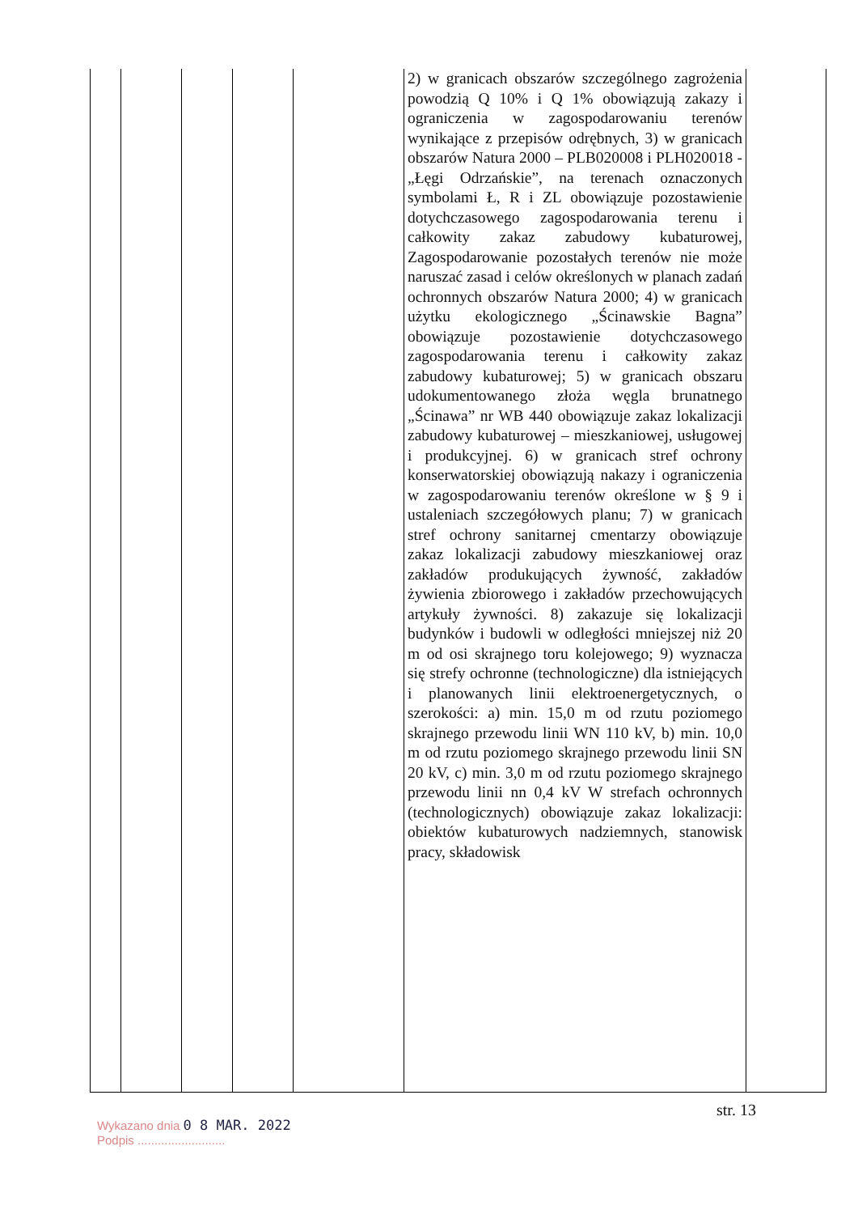| | | | | | 2) w granicach obszarów szczególnego zagrożenia powodzią Q 10% i Q 1% obowiązują zakazy i ograniczenia w zagospodarowaniu terenów wynikające z przepisów odrębnych, 3) w granicach obszarów Natura 2000 – PLB020008 i PLH020018 - „Łęgi Odrzańskie”, na terenach oznaczonych symbolami Ł, R i ZL obowiązuje pozostawienie dotychczasowego zagospodarowania terenu i całkowity zakaz zabudowy kubaturowej, Zagospodarowanie pozostałych terenów nie może naruszać zasad i celów określonych w planach zadań ochronnych obszarów Natura 2000; 4) w granicach użytku ekologicznego „Ścinawskie Bagna” obowiązuje pozostawienie dotychczasowego zagospodarowania terenu i całkowity zakaz zabudowy kubaturowej; 5) w granicach obszaru udokumentowanego złoża węgla brunatnego „Ścinawa” nr WB 440 obowiązuje zakaz lokalizacji zabudowy kubaturowej – mieszkaniowej, usługowej i produkcyjnej. 6) w granicach stref ochrony konserwatorskiej obowiązują nakazy i ograniczenia w zagospodarowaniu terenów określone w § 9 i ustaleniach szczegółowych planu; 7) w granicach stref ochrony sanitarnej cmentarzy obowiązuje zakaz lokalizacji zabudowy mieszkaniowej oraz zakładów produkujących żywność, zakładów żywienia zbiorowego i zakładów przechowujących artykuły żywności. 8) zakazuje się lokalizacji budynków i budowli w odległości mniejszej niż 20 m od osi skrajnego toru kolejowego; 9) wyznacza się strefy ochronne (technologiczne) dla istniejących i planowanych linii elektroenergetycznych, o szerokości: a) min. 15,0 m od rzutu poziomego skrajnego przewodu linii WN 110 kV, b) min. 10,0 m od rzutu poziomego skrajnego przewodu linii SN 20 kV, c) min. 3,0 m od rzutu poziomego skrajnego przewodu linii nn 0,4 kV W strefach ochronnych (technologicznych) obowiązuje zakaz lokalizacji: obiektów kubaturowych nadziemnych, stanowisk pracy, składowisk | |
str. 13
Wykazano dnia 0 8 MAR. 2022
Podpis ..........................